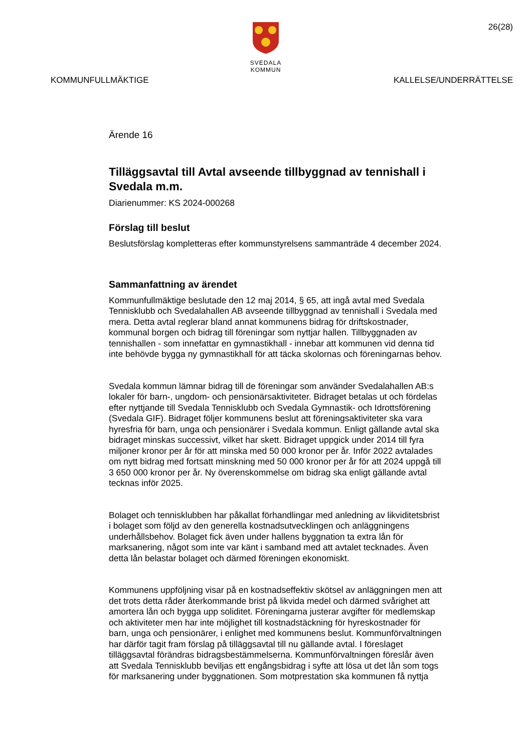26(28)
SVEDALA KOMMUN
KOMMUNFULLMÄKTIGE KALLELSE/UNDERRÄTTELSE
Ärende 16
Tilläggsavtal till Avtal avseende tillbyggnad av tennishall i Svedala m.m.
Diarienummer: KS 2024-000268
Förslag till beslut
Beslutsförslag kompletteras efter kommunstyrelsens sammanträde 4 december 2024.
Sammanfattning av ärendet
Kommunfullmäktige beslutade den 12 maj 2014, § 65, att ingå avtal med Svedala Tennisklubb och Svedalahallen AB avseende tillbyggnad av tennishall i Svedala med mera. Detta avtal reglerar bland annat kommunens bidrag för driftskostnader, kommunal borgen och bidrag till föreningar som nyttjar hallen. Tillbyggnaden av tennishallen - som innefattar en gymnastikhall - innebar att kommunen vid denna tid inte behövde bygga ny gymnastikhall för att täcka skolornas och föreningarnas behov.
Svedala kommun lämnar bidrag till de föreningar som använder Svedalahallen AB:s lokaler för barn-, ungdom- och pensionärsaktiviteter. Bidraget betalas ut och fördelas efter nyttjande till Svedala Tennisklubb och Svedala Gymnastik- och Idrottsförening (Svedala GIF). Bidraget följer kommunens beslut att föreningsaktiviteter ska vara hyresfria för barn, unga och pensionärer i Svedala kommun. Enligt gällande avtal ska bidraget minskas successivt, vilket har skett. Bidraget uppgick under 2014 till fyra miljoner kronor per år för att minska med 50 000 kronor per år. Inför 2022 avtalades om nytt bidrag med fortsatt minskning med 50 000 kronor per år för att 2024 uppgå till 3 650 000 kronor per år. Ny överenskommelse om bidrag ska enligt gällande avtal tecknas inför 2025.
Bolaget och tennisklubben har påkallat förhandlingar med anledning av likviditetsbrist i bolaget som följd av den generella kostnadsutvecklingen och anläggningens underhållsbehov. Bolaget fick även under hallens byggnation ta extra lån för marksanering, något som inte var känt i samband med att avtalet tecknades. Även detta lån belastar bolaget och därmed föreningen ekonomiskt.
Kommunens uppföljning visar på en kostnadseffektiv skötsel av anläggningen men att det trots detta råder återkommande brist på likvida medel och därmed svårighet att amortera lån och bygga upp soliditet. Föreningarna justerar avgifter för medlemskap och aktiviteter men har inte möjlighet till kostnadstäckning för hyreskostnader för barn, unga och pensionärer, i enlighet med kommunens beslut. Kommunförvaltningen har därför tagit fram förslag på tilläggsavtal till nu gällande avtal. I föreslaget tilläggsavtal förändras bidragsbestämmelserna. Kommunförvaltningen föreslår även att Svedala Tennisklubb beviljas ett engångsbidrag i syfte att lösa ut det lån som togs för marksanering under byggnationen. Som motprestation ska kommunen få nyttja